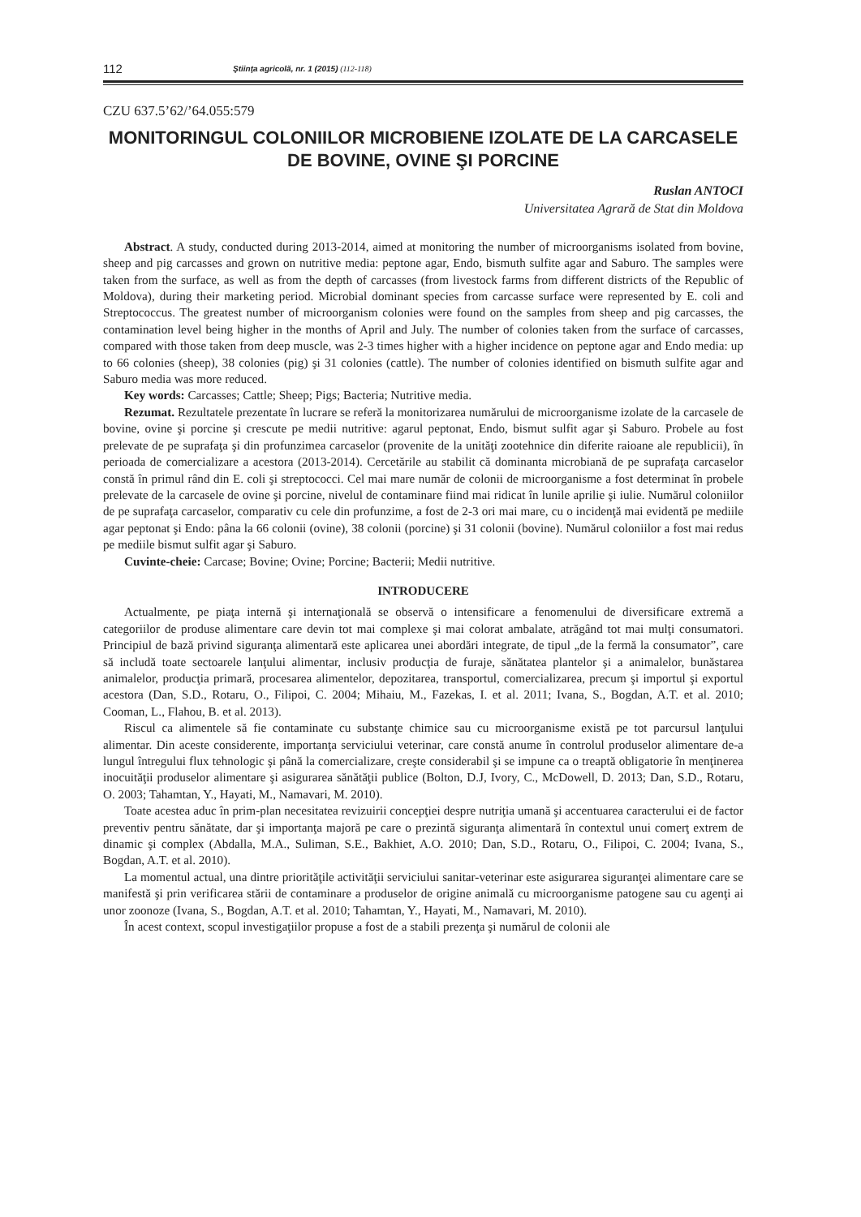112 Ştiinţa agricolă, nr. 1 (2015) (112-118)
CZU 637.5’62/’64.055:579
MONITORINGUL COLONIILOR MICROBIENE IZOLATE DE LA CARCASELE DE BOVINE, OVINE ŞI PORCINE
Ruslan ANTOCI
Universitatea Agrară de Stat din Moldova
Abstract. A study, conducted during 2013-2014, aimed at monitoring the number of microorganisms isolated from bovine, sheep and pig carcasses and grown on nutritive media: peptone agar, Endo, bismuth sulfite agar and Saburo. The samples were taken from the surface, as well as from the depth of carcasses (from livestock farms from different districts of the Republic of Moldova), during their marketing period. Microbial dominant species from carcasse surface were represented by E. coli and Streptococcus. The greatest number of microorganism colonies were found on the samples from sheep and pig carcasses, the contamination level being higher in the months of April and July. The number of colonies taken from the surface of carcasses, compared with those taken from deep muscle, was 2-3 times higher with a higher incidence on peptone agar and Endo media: up to 66 colonies (sheep), 38 colonies (pig) şi 31 colonies (cattle). The number of colonies identified on bismuth sulfite agar and Saburo media was more reduced.
Key words: Carcasses; Cattle; Sheep; Pigs; Bacteria; Nutritive media.
Rezumat. Rezultatele prezentate în lucrare se referă la monitorizarea numărului de microorganisme izolate de la carcasele de bovine, ovine şi porcine şi crescute pe medii nutritive: agarul peptonat, Endo, bismut sulfit agar şi Saburo. Probele au fost prelevate de pe suprafaţa şi din profunzimea carcaselor (provenite de la unităţi zootehnice din diferite raioane ale republicii), în perioada de comercializare a acestora (2013-2014). Cercetările au stabilit că dominanta microbiană de pe suprafaţa carcaselor constă în primul rând din E. coli şi streptococci. Cel mai mare număr de colonii de microorganisme a fost determinat în probele prelevate de la carcasele de ovine şi porcine, nivelul de contaminare fiind mai ridicat în lunile aprilie şi iulie. Numărul coloniilor de pe suprafaţa carcaselor, comparativ cu cele din profunzime, a fost de 2-3 ori mai mare, cu o incidenţă mai evidentă pe mediile agar peptonat şi Endo: pâna la 66 colonii (ovine), 38 colonii (porcine) şi 31 colonii (bovine). Numărul coloniilor a fost mai redus pe mediile bismut sulfit agar şi Saburo.
Cuvinte-cheie: Carcase; Bovine; Ovine; Porcine; Bacterii; Medii nutritive.
INTRODUCERE
Actualmente, pe piaţa internă şi internaţională se observă o intensificare a fenomenului de diversificare extremă a categoriilor de produse alimentare care devin tot mai complexe şi mai colorat ambalate, atrăgând tot mai mulţi consumatori. Principiul de bază privind siguranţa alimentară este aplicarea unei abordări integrate, de tipul „de la fermă la consumator”, care să includă toate sectoarele lanţului alimentar, inclusiv producţia de furaje, sănătatea plantelor şi a animalelor, bunăstarea animalelor, producţia primară, procesarea alimentelor, depozitarea, transportul, comercializarea, precum şi importul şi exportul acestora (Dan, S.D., Rotaru, O., Filipoi, C. 2004; Mihaiu, M., Fazekas, I. et al. 2011; Ivana, S., Bogdan, A.T. et al. 2010; Cooman, L., Flahou, B. et al. 2013).
Riscul ca alimentele să fie contaminate cu substanţe chimice sau cu microorganisme există pe tot parcursul lanţului alimentar. Din aceste considerente, importanţa serviciului veterinar, care constă anume în controlul produselor alimentare de-a lungul întregului flux tehnologic şi până la comercializare, creşte considerabil şi se impune ca o treaptă obligatorie în menţinerea inocuităţii produselor alimentare şi asigurarea sănătăţii publice (Bolton, D.J, Ivory, C., McDowell, D. 2013; Dan, S.D., Rotaru, O. 2003; Tahamtan, Y., Hayati, M., Namavari, M. 2010).
Toate acestea aduc în prim-plan necesitatea revizuirii concepţiei despre nutriţia umană şi accentuarea caracterului ei de factor preventiv pentru sănătate, dar şi importanţa majoră pe care o prezintă siguranţa alimentară în contextul unui comerţ extrem de dinamic şi complex (Abdalla, M.A., Suliman, S.E., Bakhiet, A.O. 2010; Dan, S.D., Rotaru, O., Filipoi, C. 2004; Ivana, S., Bogdan, A.T. et al. 2010).
La momentul actual, una dintre priorităţile activităţii serviciului sanitar-veterinar este asigurarea siguranţei alimentare care se manifestă şi prin verificarea stării de contaminare a produselor de origine animală cu microorganisme patogene sau cu agenţi ai unor zoonoze (Ivana, S., Bogdan, A.T. et al. 2010; Tahamtan, Y., Hayati, M., Namavari, M. 2010).
În acest context, scopul investigaţiilor propuse a fost de a stabili prezenţa şi numărul de colonii ale